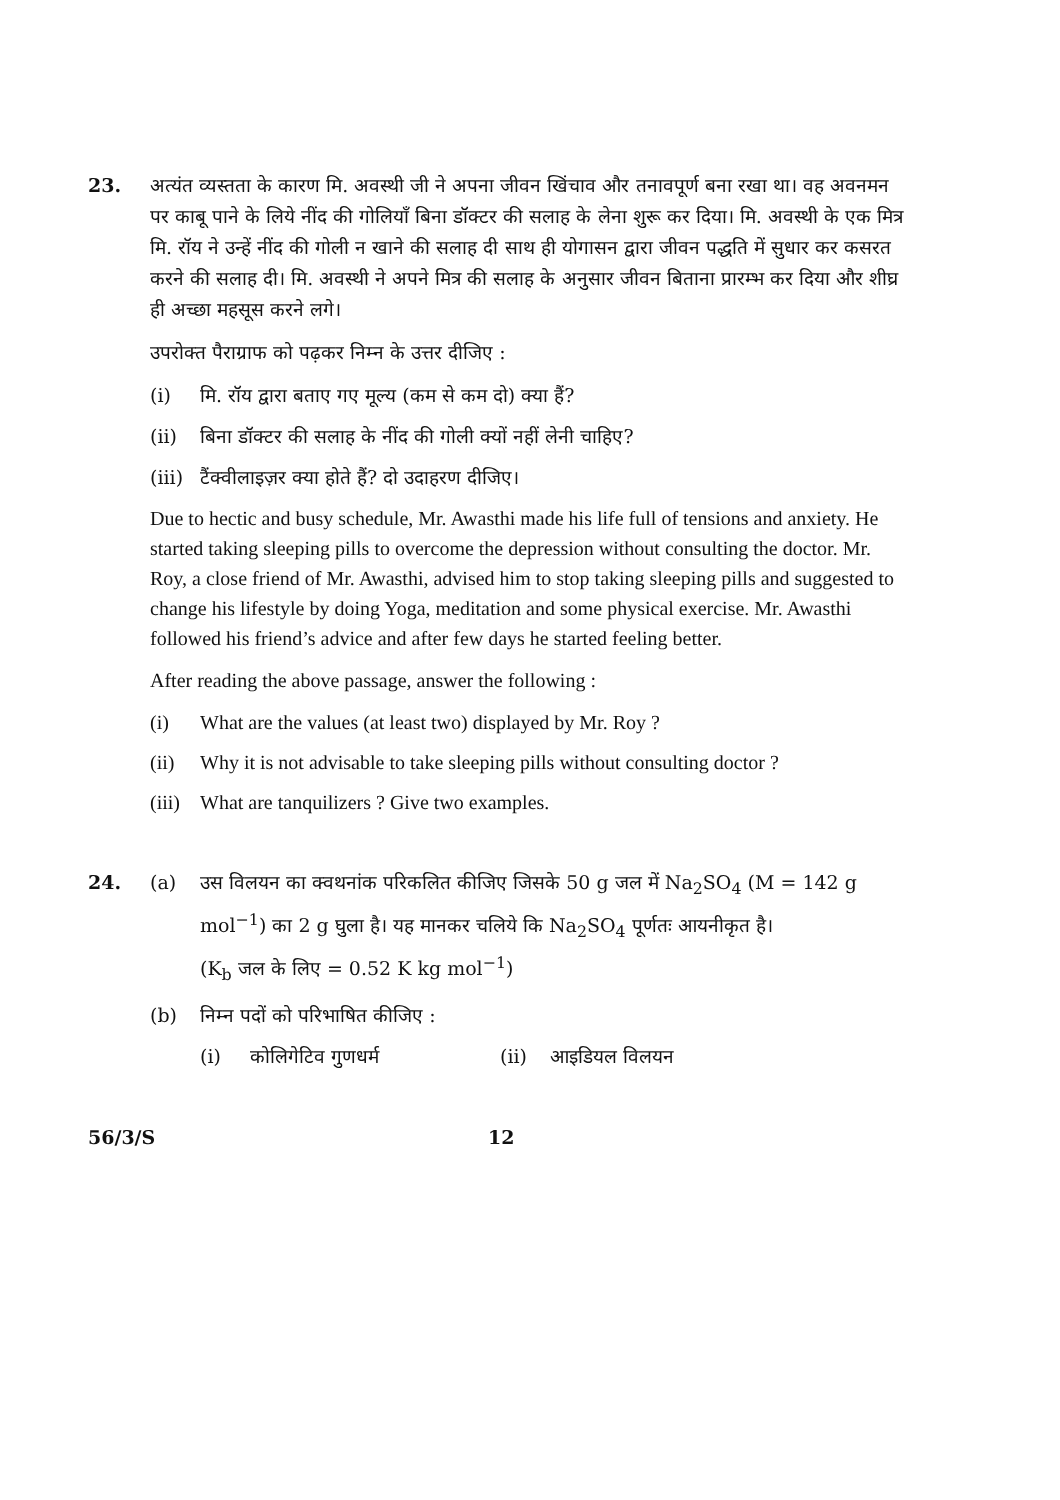23. अत्यंत व्यस्तता के कारण मि. अवस्थी जी ने अपना जीवन खिंचाव और तनावपूर्ण बना रखा था। वह अवनमन पर काबू पाने के लिये नींद की गोलियाँ बिना डॉक्टर की सलाह के लेना शुरू कर दिया। मि. अवस्थी के एक मित्र मि. रॉय ने उन्हें नींद की गोली न खाने की सलाह दी साथ ही योगासन द्वारा जीवन पद्धति में सुधार कर कसरत करने की सलाह दी। मि. अवस्थी ने अपने मित्र की सलाह के अनुसार जीवन बिताना प्रारम्भ कर दिया और शीघ्र ही अच्छा महसूस करने लगे।
उपरोक्त पैराग्राफ को पढ़कर निम्न के उत्तर दीजिए :
(i) मि. रॉय द्वारा बताए गए मूल्य (कम से कम दो) क्या हैं?
(ii) बिना डॉक्टर की सलाह के नींद की गोली क्यों नहीं लेनी चाहिए?
(iii) टैंक्वीलाइज़र क्या होते हैं? दो उदाहरण दीजिए।
Due to hectic and busy schedule, Mr. Awasthi made his life full of tensions and anxiety. He started taking sleeping pills to overcome the depression without consulting the doctor. Mr. Roy, a close friend of Mr. Awasthi, advised him to stop taking sleeping pills and suggested to change his lifestyle by doing Yoga, meditation and some physical exercise. Mr. Awasthi followed his friend’s advice and after few days he started feeling better.
After reading the above passage, answer the following :
(i) What are the values (at least two) displayed by Mr. Roy ?
(ii) Why it is not advisable to take sleeping pills without consulting doctor ?
(iii) What are tanquilizers ? Give two examples.
24. (a) उस विलयन का क्वथनांक परिकलित कीजिए जिसके 50 g जल में Na<sub>2</sub>SO<sub>4</sub> (M = 142 g mol<sup>−1</sup>) का 2 g घुला है। यह मानकर चलिये कि Na<sub>2</sub>SO<sub>4</sub> पूर्णतः आयनीकृत है।
(K<sub>b</sub> जल के लिए = 0.52 K kg mol<sup>−1</sup>)
(b) निम्न पदों को परिभाषित कीजिए :
(i) कोलिगेटिव गुणधर्म (ii) आइडियल विलयन
56/3/S 12